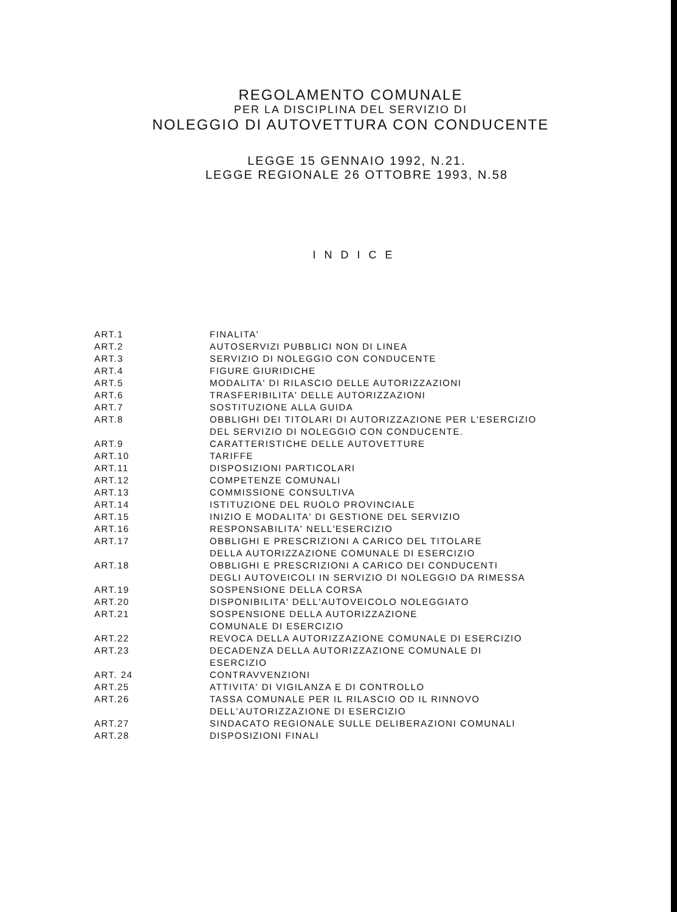REGOLAMENTO COMUNALE
PER LA DISCIPLINA DEL SERVIZIO DI
NOLEGGIO DI AUTOVETTURA CON CONDUCENTE
LEGGE 15 GENNAIO 1992, N.21.
LEGGE REGIONALE 26 OTTOBRE 1993, N.58
INDICE
| ART.1 | FINALITA' |
| ART.2 | AUTOSERVIZI PUBBLICI NON DI LINEA |
| ART.3 | SERVIZIO DI NOLEGGIO CON CONDUCENTE |
| ART.4 | FIGURE GIURIDICHE |
| ART.5 | MODALITA' DI RILASCIO DELLE AUTORIZZAZIONI |
| ART.6 | TRASFERIBILITA' DELLE AUTORIZZAZIONI |
| ART.7 | SOSTITUZIONE ALLA GUIDA |
| ART.8 | OBBLIGHI DEI TITOLARI DI AUTORIZZAZIONE PER L'ESERCIZIO DEL SERVIZIO DI NOLEGGIO CON CONDUCENTE. |
| ART.9 | CARATTERISTICHE DELLE AUTOVETTURE |
| ART.10 | TARIFFE |
| ART.11 | DISPOSIZIONI PARTICOLARI |
| ART.12 | COMPETENZE COMUNALI |
| ART.13 | COMMISSIONE CONSULTIVA |
| ART.14 | ISTITUZIONE DEL RUOLO PROVINCIALE |
| ART.15 | INIZIO E MODALITA' DI GESTIONE DEL SERVIZIO |
| ART.16 | RESPONSABILITA' NELL'ESERCIZIO |
| ART.17 | OBBLIGHI E PRESCRIZIONI A CARICO DEL TITOLARE DELLA AUTORIZZAZIONE COMUNALE DI ESERCIZIO |
| ART.18 | OBBLIGHI E PRESCRIZIONI A CARICO DEI CONDUCENTI DEGLI AUTOVEICOLI IN SERVIZIO DI NOLEGGIO DA RIMESSA |
| ART.19 | SOSPENSIONE DELLA CORSA |
| ART.20 | DISPONIBILITA' DELL'AUTOVEICOLO NOLEGGIATO |
| ART.21 | SOSPENSIONE DELLA AUTORIZZAZIONE COMUNALE DI ESERCIZIO |
| ART.22 | REVOCA DELLA AUTORIZZAZIONE COMUNALE DI ESERCIZIO |
| ART.23 | DECADENZA DELLA AUTORIZZAZIONE COMUNALE DI ESERCIZIO |
| ART. 24 | CONTRAVVENZIONI |
| ART.25 | ATTIVITA' DI VIGILANZA E DI CONTROLLO |
| ART.26 | TASSA COMUNALE PER IL RILASCIO OD IL RINNOVO DELL'AUTORIZZAZIONE DI ESERCIZIO |
| ART.27 | SINDACATO REGIONALE SULLE DELIBERAZIONI COMUNALI |
| ART.28 | DISPOSIZIONI FINALI |